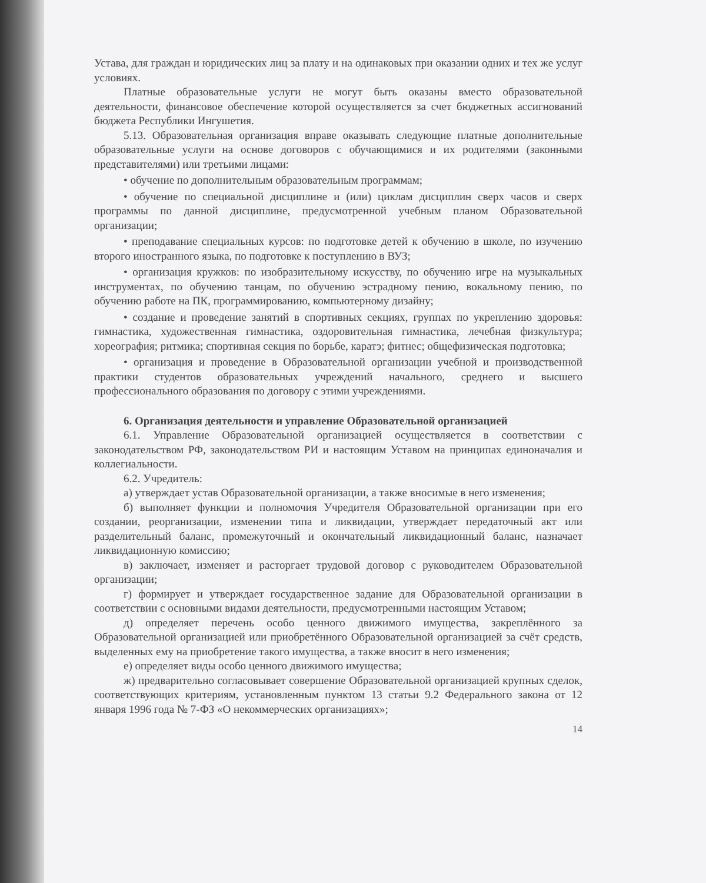Устава, для граждан и юридических лиц за плату и на одинаковых при оказании одних и тех же услуг условиях.
Платные образовательные услуги не могут быть оказаны вместо образовательной деятельности, финансовое обеспечение которой осуществляется за счет бюджетных ассигнований бюджета Республики Ингушетия.
5.13. Образовательная организация вправе оказывать следующие платные дополнительные образовательные услуги на основе договоров с обучающимися и их родителями (законными представителями) или третьими лицами:
• обучение по дополнительным образовательным программам;
• обучение по специальной дисциплине и (или) циклам дисциплин сверх часов и сверх программы по данной дисциплине, предусмотренной учебным планом Образовательной организации;
• преподавание специальных курсов: по подготовке детей к обучению в школе, по изучению второго иностранного языка, по подготовке к поступлению в ВУЗ;
• организация кружков: по изобразительному искусству, по обучению игре на музыкальных инструментах, по обучению танцам, по обучению эстрадному пению, вокальному пению, по обучению работе на ПК, программированию, компьютерному дизайну;
• создание и проведение занятий в спортивных секциях, группах по укреплению здоровья: гимнастика, художественная гимнастика, оздоровительная гимнастика, лечебная физкультура; хореография; ритмика; спортивная секция по борьбе, каратэ; фитнес; общефизическая подготовка;
• организация и проведение в Образовательной организации учебной и производственной практики студентов образовательных учреждений начального, среднего и высшего профессионального образования по договору с этими учреждениями.
6. Организация деятельности и управление Образовательной организацией
6.1. Управление Образовательной организацией осуществляется в соответствии с законодательством РФ, законодательством РИ и настоящим Уставом на принципах единоначалия и коллегиальности.
6.2. Учредитель:
а) утверждает устав Образовательной организации, а также вносимые в него изменения;
б) выполняет функции и полномочия Учредителя Образовательной организации при его создании, реорганизации, изменении типа и ликвидации, утверждает передаточный акт или разделительный баланс, промежуточный и окончательный ликвидационный баланс, назначает ликвидационную комиссию;
в) заключает, изменяет и расторгает трудовой договор с руководителем Образовательной организации;
г) формирует и утверждает государственное задание для Образовательной организации в соответствии с основными видами деятельности, предусмотренными настоящим Уставом;
д) определяет перечень особо ценного движимого имущества, закреплённого за Образовательной организацией или приобретённого Образовательной организацией за счёт средств, выделенных ему на приобретение такого имущества, а также вносит в него изменения;
е) определяет виды особо ценного движимого имущества;
ж) предварительно согласовывает совершение Образовательной организацией крупных сделок, соответствующих критериям, установленным пунктом 13 статьи 9.2 Федерального закона от 12 января 1996 года № 7-ФЗ «О некоммерческих организациях»;
14